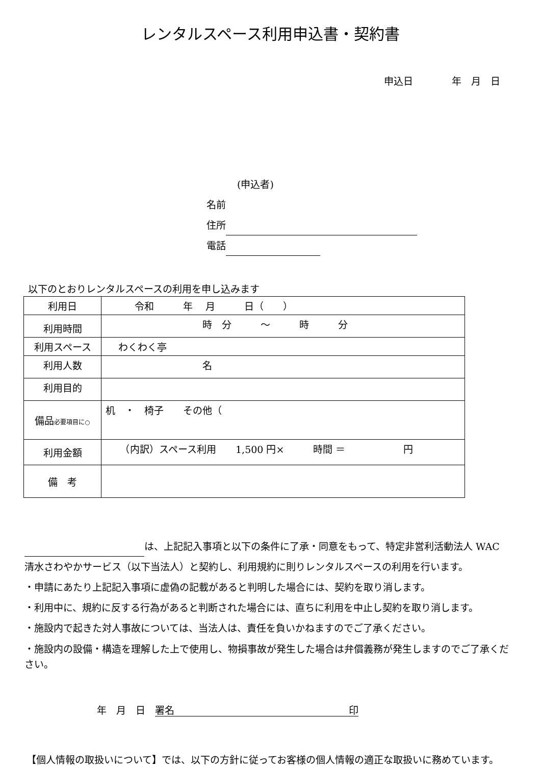レンタルスペース利用申込書・契約書
申込日　　　　年　月　日
(申込者)
名前
住所
電話
以下のとおりレンタルスペースの利用を申し込みます
| 利用日 | 令和 年 月 日（ ） |
| 利用時間 | 時 分 〜 時 分 |
| 利用スペース | わくわく亭 |
| 利用人数 | 名 |
| 利用目的 | |
| 備品 必要項目に○ | 机 ・ 椅子 その他（ |
| 利用金額 | （内訳）スペース利用 1,500 円× 時間 ＝ 円 |
| 備 考 | |
は、上記記入事項と以下の条件に了承・同意をもって、特定非営利活動法人 WAC
清水さわやかサービス（以下当法人）と契約し、利用規約に則りレンタルスペースの利用を行います。
・申請にあたり上記記入事項に虚偽の記載があると判明した場合には、契約を取り消します。
・利用中に、規約に反する行為があると判断された場合には、直ちに利用を中止し契約を取り消します。
・施設内で起きた対人事故については、当法人は、責任を負いかねますのでご了承ください。
・施設内の設備・構造を理解した上で使用し、物損事故が発生した場合は弁償義務が発生しますのでご了承ください。
年　月　日　署名　　　　　　　　　　　　　　　　　　印
【個人情報の取扱いについて】では、以下の方針に従ってお客様の個人情報の適正な取扱いに務めています。